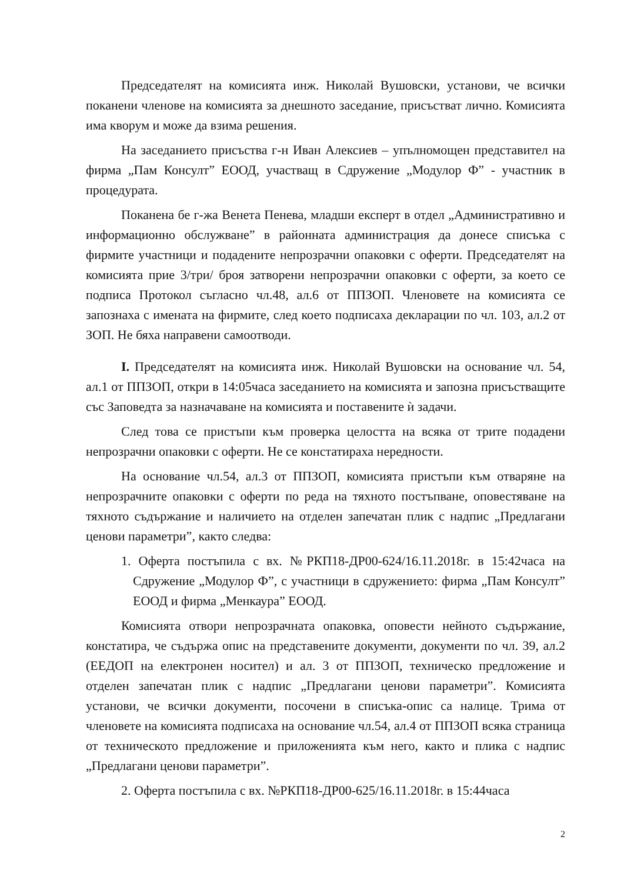Председателят на комисията инж. Николай Вушовски, установи, че всички поканени членове на комисията за днешното заседание, присъстват лично. Комисията има кворум и може да взима решения.
На заседанието присъства г-н Иван Алексиев – упълномощен представител на фирма „Пам Консулт” ЕООД, участващ в Сдружение „Модулор Ф” - участник в процедурата.
Поканена бе г-жа Венета Пенева, младши експерт в отдел „Административно и информационно обслужване” в районната администрация да донесе списъка с фирмите участници и подадените непрозрачни опаковки с оферти. Председателят на комисията прие 3/три/ броя затворени непрозрачни опаковки с оферти, за което се подписа Протокол съгласно чл.48, ал.6 от ППЗОП. Членовете на комисията се запознаха с имената на фирмите, след което подписаха декларации по чл. 103, ал.2 от ЗОП. Не бяха направени самоотводи.
I. Председателят на комисията инж. Николай Вушовски на основание чл. 54, ал.1 от ППЗОП, откри в 14:05часа заседанието на комисията и запозна присъстващите със Заповедта за назначаване на комисията и поставените ѝ задачи.
След това се пристъпи към проверка целостта на всяка от трите подадени непрозрачни опаковки с оферти. Не се констатираха нередности.
На основание чл.54, ал.3 от ППЗОП, комисията пристъпи към отваряне на непрозрачните опаковки с оферти по реда на тяхното постъпване, оповестяване на тяхното съдържание и наличието на отделен запечатан плик с надпис „Предлагани ценови параметри”, както следва:
1. Оферта постъпила с вх. №РКП18-ДР00-624/16.11.2018г. в 15:42часа на Сдружение „Модулор Ф”, с участници в сдружението: фирма „Пам Консулт” ЕООД и фирма „Менкаура” ЕООД.
Комисията отвори непрозрачната опаковка, оповести нейното съдържание, констатира, че съдържа опис на представените документи, документи по чл. 39, ал.2 (ЕЕДОП на електронен носител) и ал. 3 от ППЗОП, техническо предложение и отделен запечатан плик с надпис „Предлагани ценови параметри”. Комисията установи, че всички документи, посочени в списъка-опис са налице. Трима от членовете на комисията подписаха на основание чл.54, ал.4 от ППЗОП всяка страница от техническото предложение и приложенията към него, както и плика с надпис „Предлагани ценови параметри”.
2. Оферта постъпила с вх. №РКП18-ДР00-625/16.11.2018г. в 15:44часа
2